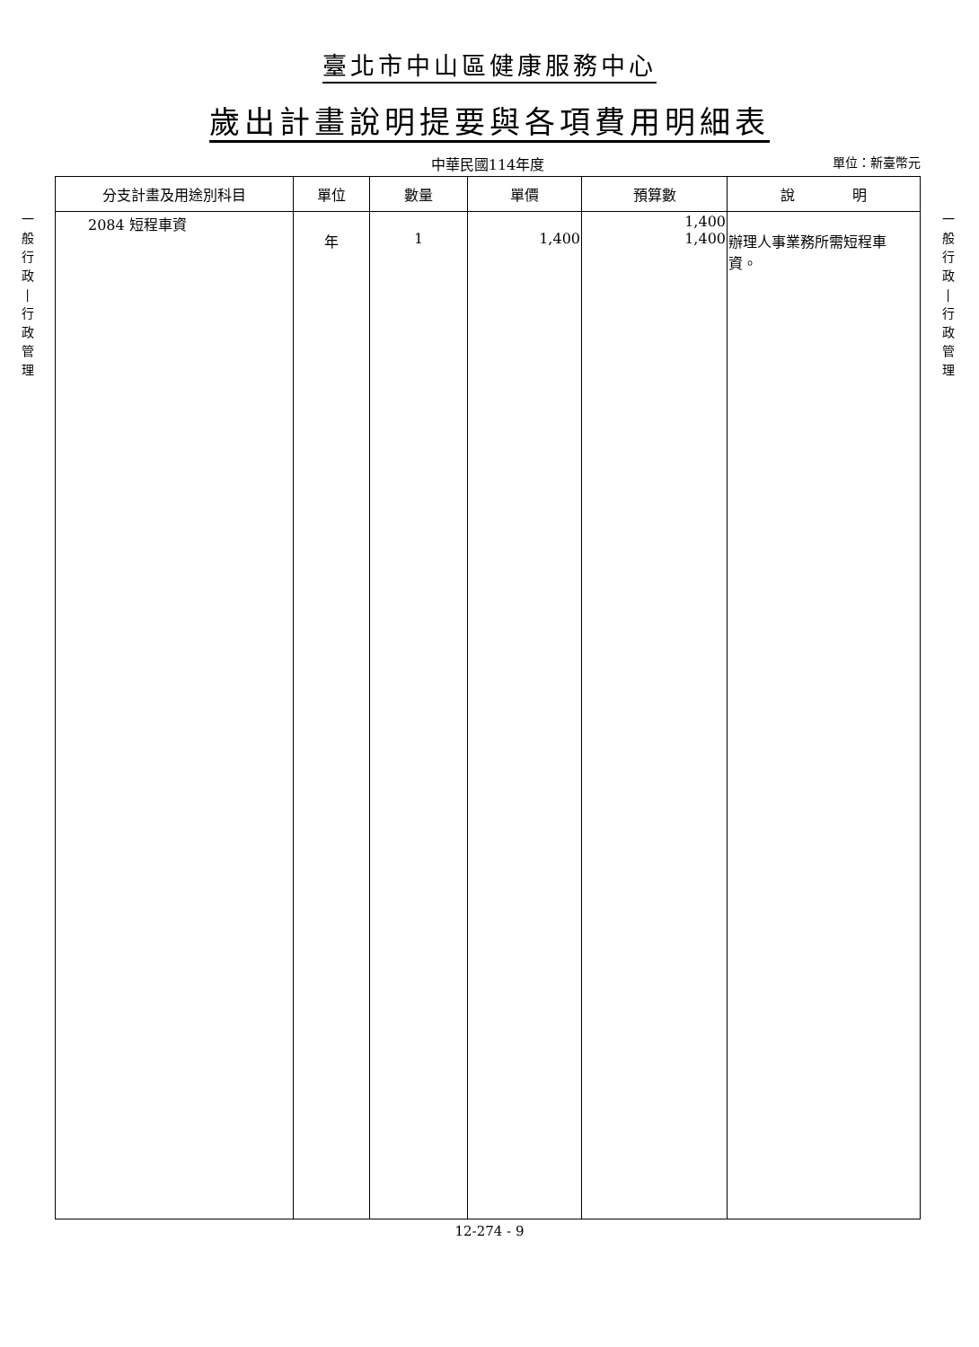臺北市中山區健康服務中心
歲出計畫說明提要與各項費用明細表
中華民國114年度
單位：新臺幣元
一
般
行
政
|
行
政
管
理
| 分支計畫及用途別科目 | 單位 | 數量 | 單價 | 預算數 | 說 明 |
| --- | --- | --- | --- | --- | --- |
| 2084 短程車資 | 年 | 1 | 1,400 | 1,400 1,400 | 辦理人事業務所需短程車 資。 |
一
般
行
政
|
行
政
管
理
12-274 - 9